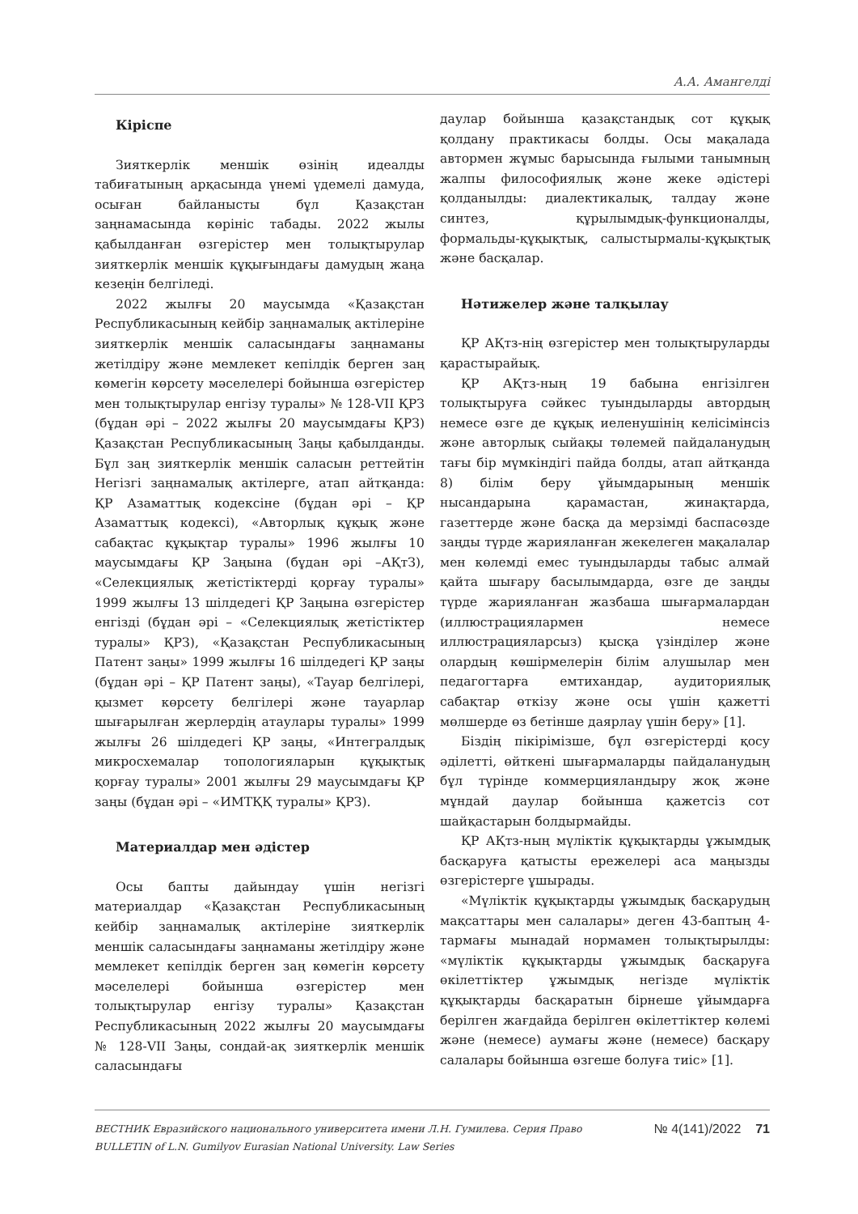А.А. Амангелді
Кіріспе
Зияткерлік меншік өзінің идеалды табиғатының арқасында үнемі үдемелі дамуда, осыған байланысты бұл Қазақстан заңнамасында көрініс табады. 2022 жылы қабылданған өзгерістер мен толықтырулар зияткерлік меншік құқығындағы дамудың жаңа кезеңін белгіледі.
2022 жылғы 20 маусымда «Қазақстан Республикасының кейбір заңнамалық актілеріне зияткерлік меншік саласындағы заңнаманы жетілдіру және мемлекет кепілдік берген заң көмегін көрсету мәселелері бойынша өзгерістер мен толықтырулар енгізу туралы» № 128-VII ҚРЗ (бұдан әрі – 2022 жылғы 20 маусымдағы ҚРЗ) Қазақстан Республикасының Заңы қабылданды. Бұл заң зияткерлік меншік саласын реттейтін Негізгі заңнамалық актілерге, атап айтқанда: ҚР Азаматтық кодексіне (бұдан әрі – ҚР Азаматтық кодексі), «Авторлық құқық және сабақтас құқықтар туралы» 1996 жылғы 10 маусымдағы ҚР Заңына (бұдан әрі –АҚтЗ), «Селекциялық жетістіктерді қорғау туралы» 1999 жылғы 13 шілдедегі ҚР Заңына өзгерістер енгізді (бұдан әрі – «Селекциялық жетістіктер туралы» ҚРЗ), «Қазақстан Республикасының Патент заңы» 1999 жылғы 16 шілдедегі ҚР заңы (бұдан әрі – ҚР Патент заңы), «Тауар белгілері, қызмет көрсету белгілері және тауарлар шығарылған жерлердің атаулары туралы» 1999 жылғы 26 шілдедегі ҚР заңы, «Интегралдық микросхемалар топологияларын құқықтық қорғау туралы» 2001 жылғы 29 маусымдағы ҚР заңы (бұдан әрі – «ИМТҚҚ туралы» ҚРЗ).
Материалдар мен әдістер
Осы бапты дайындау үшін негізгі материалдар «Қазақстан Республикасының кейбір заңнамалық актілеріне зияткерлік меншік саласындағы заңнаманы жетілдіру және мемлекет кепілдік берген заң көмегін көрсету мәселелері бойынша өзгерістер мен толықтырулар енгізу туралы» Қазақстан Республикасының 2022 жылғы 20 маусымдағы № 128-VII Заңы, сондай-ақ зияткерлік меншік саласындағы
даулар бойынша қазақстандық сот құқық қолдану практикасы болды. Осы мақалада автормен жұмыс барысында ғылыми танымның жалпы философиялық және жеке әдістері қолданылды: диалектикалық, талдау және синтез, құрылымдық-функционалды, формальды-құқықтық, салыстырмалы-құқықтық және басқалар.
Нәтижелер және талқылау
ҚР АҚтз-нің өзгерістер мен толықтыруларды қарастырайық.
ҚР АҚтз-ның 19 бабына енгізілген толықтыруға сәйкес туындыларды автордың немесе өзге де құқық иеленушінің келісімінсіз және авторлық сыйақы төлемей пайдаланудың тағы бір мүмкіндігі пайда болды, атап айтқанда 8) білім беру ұйымдарының меншік нысандарына қарамастан, жинақтарда, газеттерде және басқа да мерзімді баспасөзде заңды түрде жарияланған жекелеген мақалалар мен көлемді емес туындыларды табыс алмай қайта шығару басылымдарда, өзге де заңды түрде жарияланған жазбаша шығармалардан (иллюстрациялармен немесе иллюстрацияларсыз) қысқа үзінділер және олардың көшірмелерін білім алушылар мен педагогтарға емтихандар, аудиториялық сабақтар өткізу және осы үшін қажетті мөлшерде өз бетінше даярлау үшін беру» [1].
Біздің пікірімізше, бұл өзгерістерді қосу әділетті, өйткені шығармаларды пайдаланудың бұл түрінде коммерцияландыру жоқ және мұндай даулар бойынша қажетсіз сот шайқастарын болдырмайды.
ҚР АҚтз-ның мүліктік құқықтарды ұжымдық басқаруға қатысты ережелері аса маңызды өзгерістерге ұшырады.
«Мүліктік құқықтарды ұжымдық басқарудың мақсаттары мен салалары» деген 43-баптың 4-тармағы мынадай нормамен толықтырылды: «мүліктік құқықтарды ұжымдық басқаруға өкілеттіктер ұжымдық негізде мүліктік құқықтарды басқаратын бірнеше ұйымдарға берілген жағдайда берілген өкілеттіктер көлемі және (немесе) аумағы және (немесе) басқару салалары бойынша өзгеше болуға тиіс» [1].
ВЕСТНИК Евразийского национального университета имени Л.Н. Гумилева. Серия Право
BULLETIN of L.N. Gumilyov Eurasian National University. Law Series
№ 4(141)/2022 71